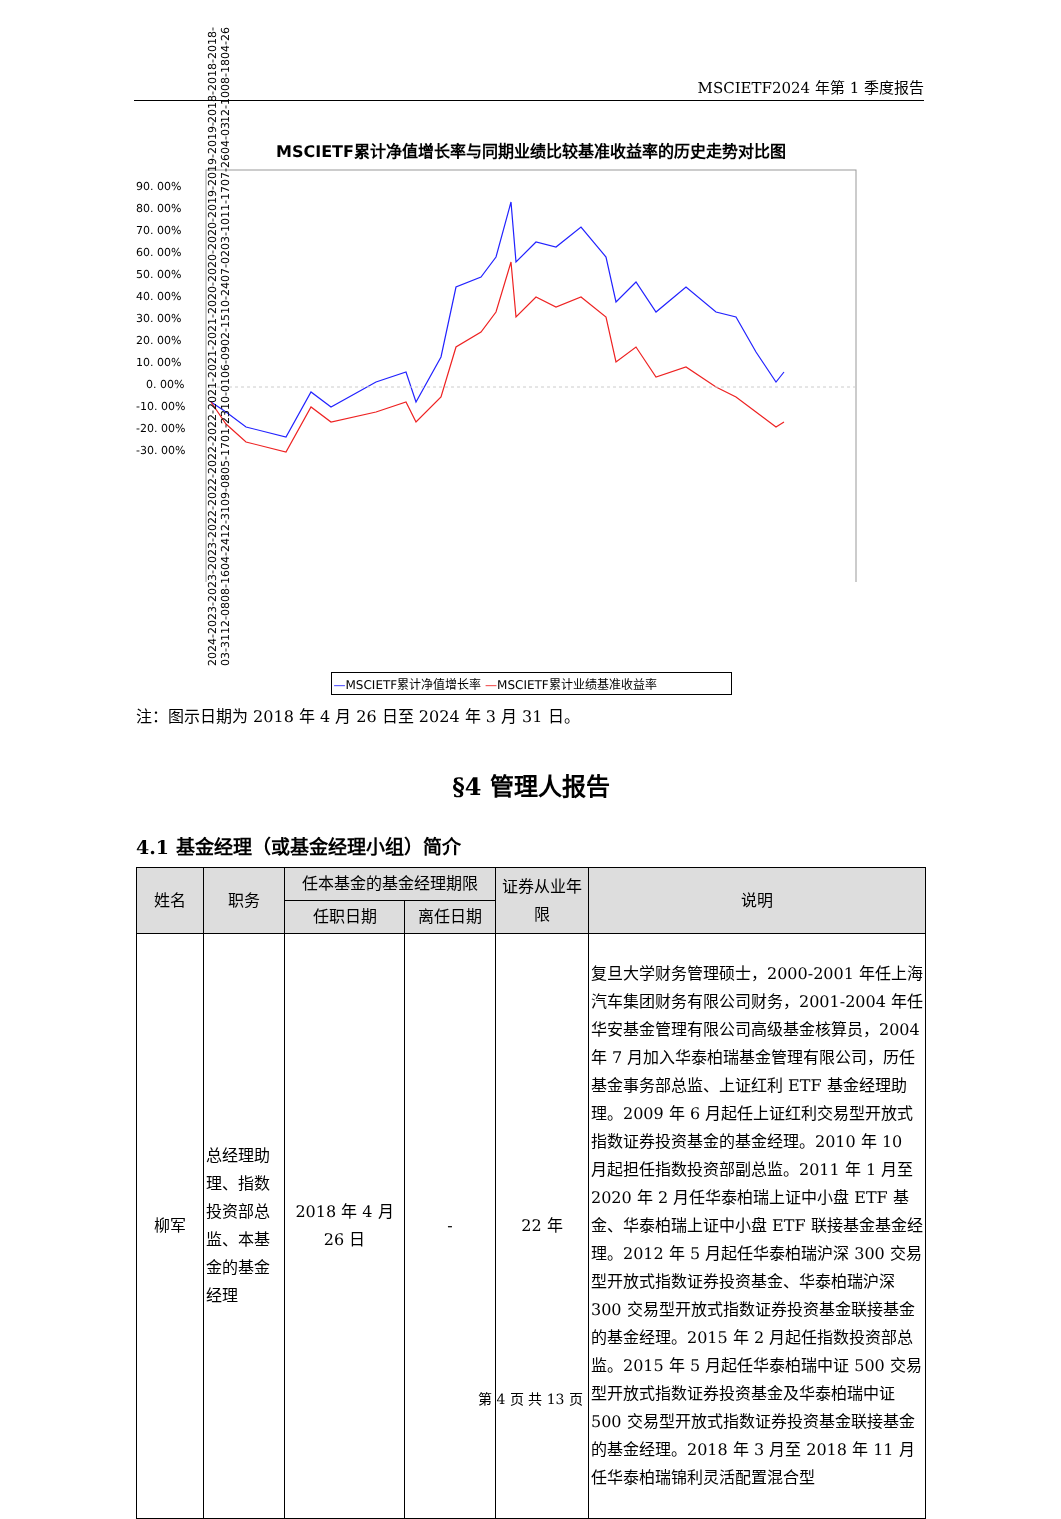MSCIETF2024 年第 1 季度报告
MSCIETF累计净值增长率与同期业绩比较基准收益率的历史走势对比图
90. 00%
80. 00%
70. 00%
60. 00%
50. 00%
40. 00%
30. 00%
20. 00%
10. 00%
0. 00%
-10. 00%
-20. 00%
-30. 00%
2024-03-31 2023-12-08 2023-08-16 2023-04-24 2022-12-31 2022-09-08 2022-05-17 2022-01-23 2021-10-01 2021-06-09 2021-02-15 2020-10-24 2020-07-02 2020-03-10 2019-11-17 2019-07-26 2019-04-03 2018-12-10 2018-08-18 2018-04-26
—MSCIETF累计净值增长率 —MSCIETF累计业绩基准收益率
注：图示日期为 2018 年 4 月 26 日至 2024 年 3 月 31 日。
§4 管理人报告
4.1 基金经理（或基金经理小组）简介
| 姓名 | 职务 | 任本基金的基金经理期限 | | 证券从业年限 | 说明 |
| --- | --- | --- | --- | --- | --- |
| | | 任职日期 | 离任日期 | | |
| 柳军 | 总经理助理、指数投资部总监、本基金的基金经理 | 2018 年 4 月 26 日 | - | 22 年 | 复旦大学财务管理硕士，2000-2001 年任上海汽车集团财务有限公司财务，2001-2004 年任华安基金管理有限公司高级基金核算员，2004 年 7 月加入华泰柏瑞基金管理有限公司，历任基金事务部总监、上证红利 ETF 基金经理助理。2009 年 6 月起任上证红利交易型开放式指数证券投资基金的基金经理。2010 年 10 月起担任指数投资部副总监。2011 年 1 月至 2020 年 2 月任华泰柏瑞上证中小盘 ETF 基金、华泰柏瑞上证中小盘 ETF 联接基金基金经理。2012 年 5 月起任华泰柏瑞沪深 300 交易型开放式指数证券投资基金、华泰柏瑞沪深 300 交易型开放式指数证券投资基金联接基金的基金经理。2015 年 2 月起任指数投资部总监。2015 年 5 月起任华泰柏瑞中证 500 交易型开放式指数证券投资基金及华泰柏瑞中证 500 交易型开放式指数证券投资基金联接基金的基金经理。2018 年 3 月至 2018 年 11 月任华泰柏瑞锦利灵活配置混合型 |
第 4 页 共 13 页